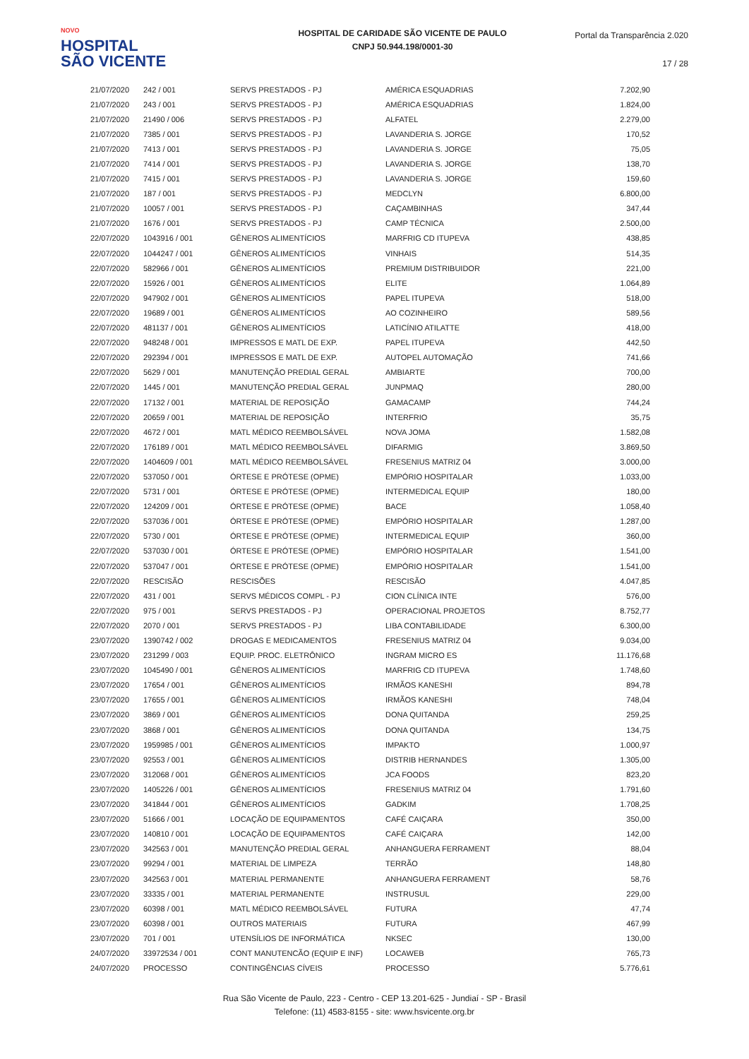NOVO
HOSPITAL
SÃO VICENTE
HOSPITAL DE CARIDADE SÃO VICENTE DE PAULO
CNPJ 50.944.198/0001-30
Portal da Transparência 2.020
17 / 28
| 21/07/2020 | 242 / 001 | SERVS PRESTADOS - PJ | AMÉRICA ESQUADRIAS | 7.202,90 |
| 21/07/2020 | 243 / 001 | SERVS PRESTADOS - PJ | AMÉRICA ESQUADRIAS | 1.824,00 |
| 21/07/2020 | 21490 / 006 | SERVS PRESTADOS - PJ | ALFATEL | 2.279,00 |
| 21/07/2020 | 7385 / 001 | SERVS PRESTADOS - PJ | LAVANDERIA S. JORGE | 170,52 |
| 21/07/2020 | 7413 / 001 | SERVS PRESTADOS - PJ | LAVANDERIA S. JORGE | 75,05 |
| 21/07/2020 | 7414 / 001 | SERVS PRESTADOS - PJ | LAVANDERIA S. JORGE | 138,70 |
| 21/07/2020 | 7415 / 001 | SERVS PRESTADOS - PJ | LAVANDERIA S. JORGE | 159,60 |
| 21/07/2020 | 187 / 001 | SERVS PRESTADOS - PJ | MEDCLYN | 6.800,00 |
| 21/07/2020 | 10057 / 001 | SERVS PRESTADOS - PJ | CAÇAMBINHAS | 347,44 |
| 21/07/2020 | 1676 / 001 | SERVS PRESTADOS - PJ | CAMP TÉCNICA | 2.500,00 |
| 22/07/2020 | 1043916 / 001 | GÊNEROS ALIMENTÍCIOS | MARFRIG CD ITUPEVA | 438,85 |
| 22/07/2020 | 1044247 / 001 | GÊNEROS ALIMENTÍCIOS | VINHAIS | 514,35 |
| 22/07/2020 | 582966 / 001 | GÊNEROS ALIMENTÍCIOS | PREMIUM DISTRIBUIDOR | 221,00 |
| 22/07/2020 | 15926 / 001 | GÊNEROS ALIMENTÍCIOS | ELITE | 1.064,89 |
| 22/07/2020 | 947902 / 001 | GÊNEROS ALIMENTÍCIOS | PAPEL ITUPEVA | 518,00 |
| 22/07/2020 | 19689 / 001 | GÊNEROS ALIMENTÍCIOS | AO COZINHEIRO | 589,56 |
| 22/07/2020 | 481137 / 001 | GÊNEROS ALIMENTÍCIOS | LATICÍNIO ATILATTE | 418,00 |
| 22/07/2020 | 948248 / 001 | IMPRESSOS E MATL DE EXP. | PAPEL ITUPEVA | 442,50 |
| 22/07/2020 | 292394 / 001 | IMPRESSOS E MATL DE EXP. | AUTOPEL AUTOMAÇÃO | 741,66 |
| 22/07/2020 | 5629 / 001 | MANUTENÇÃO PREDIAL GERAL | AMBIARTE | 700,00 |
| 22/07/2020 | 1445 / 001 | MANUTENÇÃO PREDIAL GERAL | JUNPMAQ | 280,00 |
| 22/07/2020 | 17132 / 001 | MATERIAL DE REPOSIÇÃO | GAMACAMP | 744,24 |
| 22/07/2020 | 20659 / 001 | MATERIAL DE REPOSIÇÃO | INTERFRIO | 35,75 |
| 22/07/2020 | 4672 / 001 | MATL MÉDICO REEMBOLSÁVEL | NOVA JOMA | 1.582,08 |
| 22/07/2020 | 176189 / 001 | MATL MÉDICO REEMBOLSÁVEL | DIFARMIG | 3.869,50 |
| 22/07/2020 | 1404609 / 001 | MATL MÉDICO REEMBOLSÁVEL | FRESENIUS MATRIZ 04 | 3.000,00 |
| 22/07/2020 | 537050 / 001 | ÓRTESE E PRÓTESE (OPME) | EMPÓRIO HOSPITALAR | 1.033,00 |
| 22/07/2020 | 5731 / 001 | ÓRTESE E PRÓTESE (OPME) | INTERMEDICAL EQUIP | 180,00 |
| 22/07/2020 | 124209 / 001 | ÓRTESE E PRÓTESE (OPME) | BACE | 1.058,40 |
| 22/07/2020 | 537036 / 001 | ÓRTESE E PRÓTESE (OPME) | EMPÓRIO HOSPITALAR | 1.287,00 |
| 22/07/2020 | 5730 / 001 | ÓRTESE E PRÓTESE (OPME) | INTERMEDICAL EQUIP | 360,00 |
| 22/07/2020 | 537030 / 001 | ÓRTESE E PRÓTESE (OPME) | EMPÓRIO HOSPITALAR | 1.541,00 |
| 22/07/2020 | 537047 / 001 | ÓRTESE E PRÓTESE (OPME) | EMPÓRIO HOSPITALAR | 1.541,00 |
| 22/07/2020 | RESCISÃO | RESCISÕES | RESCISÃO | 4.047,85 |
| 22/07/2020 | 431 / 001 | SERVS MÉDICOS COMPL - PJ | CION CLÍNICA INTE | 576,00 |
| 22/07/2020 | 975 / 001 | SERVS PRESTADOS - PJ | OPERACIONAL PROJETOS | 8.752,77 |
| 22/07/2020 | 2070 / 001 | SERVS PRESTADOS - PJ | LIBA CONTABILIDADE | 6.300,00 |
| 23/07/2020 | 1390742 / 002 | DROGAS E MEDICAMENTOS | FRESENIUS MATRIZ 04 | 9.034,00 |
| 23/07/2020 | 231299 / 003 | EQUIP. PROC. ELETRÔNICO | INGRAM MICRO ES | 11.176,68 |
| 23/07/2020 | 1045490 / 001 | GÊNEROS ALIMENTÍCIOS | MARFRIG CD ITUPEVA | 1.748,60 |
| 23/07/2020 | 17654 / 001 | GÊNEROS ALIMENTÍCIOS | IRMÃOS KANESHI | 894,78 |
| 23/07/2020 | 17655 / 001 | GÊNEROS ALIMENTÍCIOS | IRMÃOS KANESHI | 748,04 |
| 23/07/2020 | 3869 / 001 | GÊNEROS ALIMENTÍCIOS | DONA QUITANDA | 259,25 |
| 23/07/2020 | 3868 / 001 | GÊNEROS ALIMENTÍCIOS | DONA QUITANDA | 134,75 |
| 23/07/2020 | 1959985 / 001 | GÊNEROS ALIMENTÍCIOS | IMPAKTO | 1.000,97 |
| 23/07/2020 | 92553 / 001 | GÊNEROS ALIMENTÍCIOS | DISTRIB HERNANDES | 1.305,00 |
| 23/07/2020 | 312068 / 001 | GÊNEROS ALIMENTÍCIOS | JCA FOODS | 823,20 |
| 23/07/2020 | 1405226 / 001 | GÊNEROS ALIMENTÍCIOS | FRESENIUS MATRIZ 04 | 1.791,60 |
| 23/07/2020 | 341844 / 001 | GÊNEROS ALIMENTÍCIOS | GADKIM | 1.708,25 |
| 23/07/2020 | 51666 / 001 | LOCAÇÃO DE EQUIPAMENTOS | CAFÉ CAIÇARA | 350,00 |
| 23/07/2020 | 140810 / 001 | LOCAÇÃO DE EQUIPAMENTOS | CAFÉ CAIÇARA | 142,00 |
| 23/07/2020 | 342563 / 001 | MANUTENÇÃO PREDIAL GERAL | ANHANGUERA FERRAMENT | 88,04 |
| 23/07/2020 | 99294 / 001 | MATERIAL DE LIMPEZA | TERRÃO | 148,80 |
| 23/07/2020 | 342563 / 001 | MATERIAL PERMANENTE | ANHANGUERA FERRAMENT | 58,76 |
| 23/07/2020 | 33335 / 001 | MATERIAL PERMANENTE | INSTRUSUL | 229,00 |
| 23/07/2020 | 60398 / 001 | MATL MÉDICO REEMBOLSÁVEL | FUTURA | 47,74 |
| 23/07/2020 | 60398 / 001 | OUTROS MATERIAIS | FUTURA | 467,99 |
| 23/07/2020 | 701 / 001 | UTENSÍLIOS DE INFORMÁTICA | NKSEC | 130,00 |
| 24/07/2020 | 33972534 / 001 | CONT MANUTENCÃO (EQUIP E INF) | LOCAWEB | 765,73 |
| 24/07/2020 | PROCESSO | CONTINGÊNCIAS CÍVEIS | PROCESSO | 5.776,61 |
Rua São Vicente de Paulo, 223 - Centro - CEP 13.201-625 - Jundiaí - SP - Brasil
Telefone: (11) 4583-8155 - site: www.hsvicente.org.br